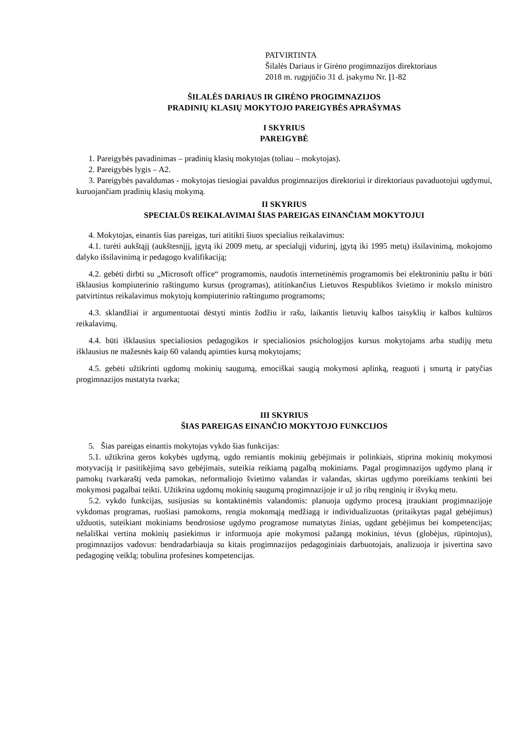PATVIRTINTA
Šilalės Dariaus ir Girėno progimnazijos direktoriaus
2018 m. rugpjūčio 31 d. įsakymu Nr. Į1-82
ŠILALĖS DARIAUS IR GIRĖNO PROGIMNAZIJOS
PRADINIŲ KLASIŲ MOKYTOJO PAREIGYBĖS APRAŠYMAS
I SKYRIUS
PAREIGYBĖ
1. Pareigybės pavadinimas – pradinių klasių mokytojas (toliau – mokytojas).
2. Pareigybės lygis – A2.
3. Pareigybės pavaldumas - mokytojas tiesiogiai pavaldus progimnazijos direktoriui ir direktoriaus pavaduotojui ugdymui, kuruojančiam pradinių klasių mokymą.
II SKYRIUS
SPECIALŪS REIKALAVIMAI ŠIAS PAREIGAS EINANČIAM MOKYTOJUI
4. Mokytojas, einantis šias pareigas, turi atitikti šiuos specialius reikalavimus:
4.1. turėti aukštąjį (aukštesnįjį, įgytą iki 2009 metų, ar specialųjį vidurinį, įgytą iki 1995 metų) išsilavinimą, mokojomo dalyko išsilavinimą ir pedagogo kvalifikaciją;
4.2. gebėti dirbti su „Microsoft office“ programomis, naudotis internetinėmis programomis bei elektroniniu paštu ir būti išklausius kompiuterinio raštingumo kursus (programas), atitinkančius Lietuvos Respublikos švietimo ir mokslo ministro patvirtintus reikalavimus mokytojų kompiuterinio raštingumo programoms;
4.3. sklandžiai ir argumentuotai dėstyti mintis žodžiu ir rašu, laikantis lietuvių kalbos taisyklių ir kalbos kultūros reikalavimų.
4.4. būti išklausius specialiosios pedagogikos ir specialiosios psichologijos kursus mokytojams arba studijų metu išklausius ne mažesnės kaip 60 valandų apimties kursą mokytojams;
4.5. gebėti užtikrinti ugdomų mokinių saugumą, emociškai saugią mokymosi aplinką, reaguoti į smurtą ir patyčias progimnazijos nustatyta tvarka;
III SKYRIUS
ŠIAS PAREIGAS EINANČIO MOKYTOJO FUNKCIJOS
5. Šias pareigas einantis mokytojas vykdo šias funkcijas:
5.1. užtikrina geros kokybės ugdymą, ugdo remiantis mokinių gebėjimais ir polinkiais, stiprina mokinių mokymosi motyvaciją ir pasitikėjimą savo gebėjimais, suteikia reikiamą pagalbą mokiniams. Pagal progimnazijos ugdymo planą ir pamokų tvarkaraštį veda pamokas, neformaliojo švietimo valandas ir valandas, skirtas ugdymo poreikiams tenkinti bei mokymosi pagalbai teikti. Užtikrina ugdomų mokinių saugumą progimnazijoje ir už jo ribų renginių ir išvykų metu.
5.2. vykdo funkcijas, susijusias su kontaktinėmis valandomis: planuoja ugdymo procesą įtraukiant progimnazijoje vykdomas programas, ruošiasi pamokoms, rengia mokomąją medžiagą ir individualizuotas (pritaikytas pagal gebėjimus) užduotis, suteikiant mokiniams bendrosiose ugdymo programose numatytas žinias, ugdant gebėjimus bei kompetencijas; nešališkai vertina mokinių pasiekimus ir informuoja apie mokymosi pažangą mokinius, tėvus (globėjus, rūpintojus), progimnazijos vadovus: bendradarbiauja su kitais progimnazijos pedagoginiais darbuotojais, analizuoja ir įsivertina savo pedagoginę veiklą; tobulina profesines kompetencijas.